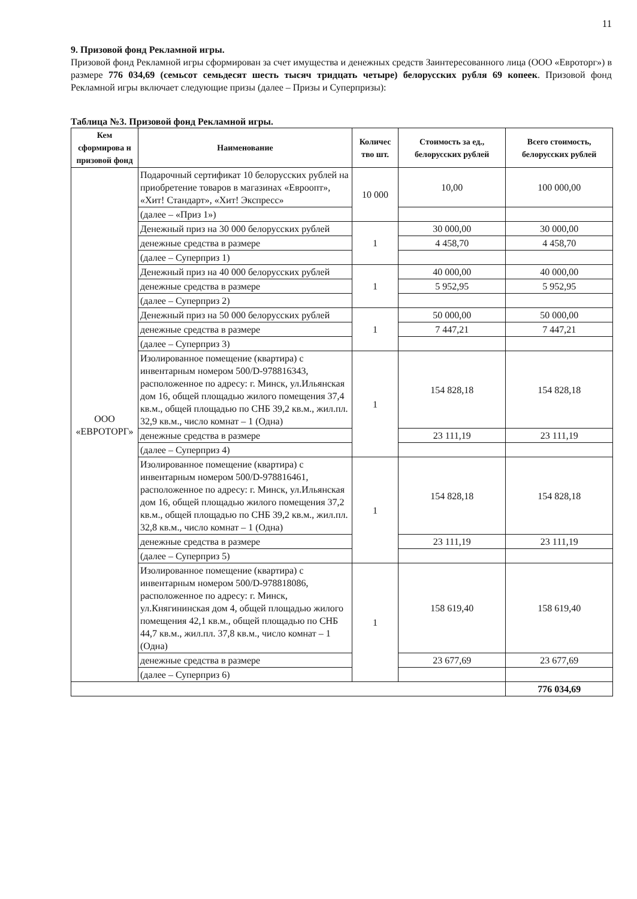11
9. Призовой фонд Рекламной игры.
Призовой фонд Рекламной игры сформирован за счет имущества и денежных средств Заинтересованного лица (ООО «Евроторг») в размере 776 034,69 (семьсот семьдесят шесть тысяч тридцать четыре) белорусских рубля 69 копеек. Призовой фонд Рекламной игры включает следующие призы (далее – Призы и Суперпризы):
Таблица №3. Призовой фонд Рекламной игры.
| Кем сформирова н призовой фонд | Наименование | Количес тво шт. | Стоимость за ед., белорусских рублей | Всего стоимость, белорусских рублей |
| --- | --- | --- | --- | --- |
| ООО «ЕВРОТОРГ» | Подарочный сертификат 10 белорусских рублей на приобретение товаров в магазинах «Евроопт», «Хит! Стандарт», «Хит! Экспресс» | 10 000 | 10,00 | 100 000,00 |
| | (далее – «Приз 1») | | | |
| | Денежный приз на 30 000 белорусских рублей | 1 | 30 000,00 | 30 000,00 |
| | денежные средства в размере | | 4 458,70 | 4 458,70 |
| | (далее – Суперприз 1) | | | |
| | Денежный приз на 40 000 белорусских рублей | 1 | 40 000,00 | 40 000,00 |
| | денежные средства в размере | | 5 952,95 | 5 952,95 |
| | (далее – Суперприз 2) | | | |
| | Денежный приз на 50 000 белорусских рублей | 1 | 50 000,00 | 50 000,00 |
| | денежные средства в размере | | 7 447,21 | 7 447,21 |
| | (далее – Суперприз 3) | | | |
| | Изолированное помещение (квартира) с инвентарным номером 500/D-978816343, расположенное по адресу: г. Минск, ул.Ильянская дом 16, общей площадью жилого помещения 37,4 кв.м., общей площадью по СНБ 39,2 кв.м., жил.пл. 32,9 кв.м., число комнат – 1 (Одна) | 1 | 154 828,18 | 154 828,18 |
| | денежные средства в размере | | 23 111,19 | 23 111,19 |
| | (далее – Суперприз 4) | | | |
| | Изолированное помещение (квартира) с инвентарным номером 500/D-978816461, расположенное по адресу: г. Минск, ул.Ильянская дом 16, общей площадью жилого помещения 37,2 кв.м., общей площадью по СНБ 39,2 кв.м., жил.пл. 32,8 кв.м., число комнат – 1 (Одна) | 1 | 154 828,18 | 154 828,18 |
| | денежные средства в размере | | 23 111,19 | 23 111,19 |
| | (далее – Суперприз 5) | | | |
| | Изолированное помещение (квартира) с инвентарным номером 500/D-978818086, расположенное по адресу: г. Минск, ул.Княгининская дом 4, общей площадью жилого помещения 42,1 кв.м., общей площадью по СНБ 44,7 кв.м., жил.пл. 37,8 кв.м., число комнат – 1 (Одна) | 1 | 158 619,40 | 158 619,40 |
| | денежные средства в размере | | 23 677,69 | 23 677,69 |
| | (далее – Суперприз 6) | | | |
| | | | | 776 034,69 |